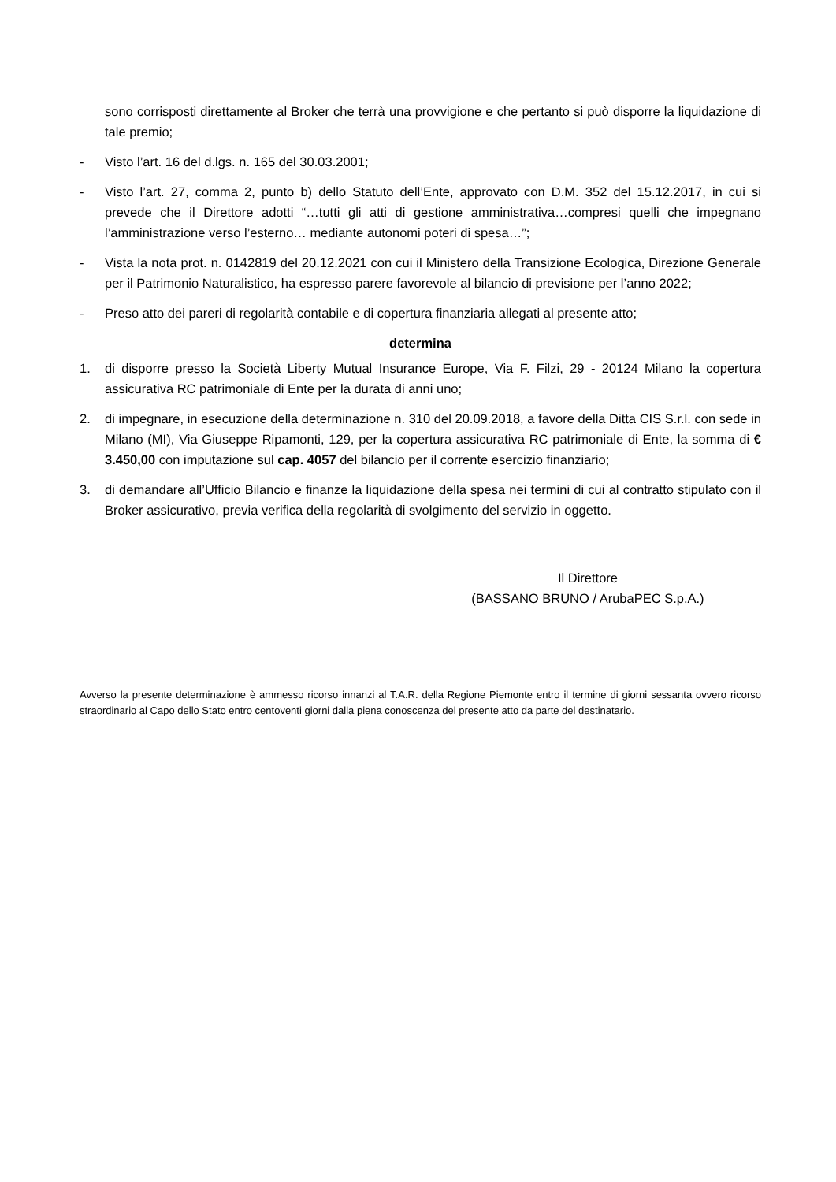sono corrisposti direttamente al Broker che terrà una provvigione e che pertanto si può disporre la liquidazione di tale premio;
- Visto l’art. 16 del d.lgs. n. 165 del 30.03.2001;
- Visto l’art. 27, comma 2, punto b) dello Statuto dell’Ente, approvato con D.M. 352 del 15.12.2017, in cui si prevede che il Direttore adotti “…tutti gli atti di gestione amministrativa…compresi quelli che impegnano l’amministrazione verso l’esterno… mediante autonomi poteri di spesa…”;
- Vista la nota prot. n. 0142819 del 20.12.2021 con cui il Ministero della Transizione Ecologica, Direzione Generale per il Patrimonio Naturalistico, ha espresso parere favorevole al bilancio di previsione per l’anno 2022;
- Preso atto dei pareri di regolarità contabile e di copertura finanziaria allegati al presente atto;
determina
1. di disporre presso la Società Liberty Mutual Insurance Europe, Via F. Filzi, 29 - 20124 Milano la copertura assicurativa RC patrimoniale di Ente per la durata di anni uno;
2. di impegnare, in esecuzione della determinazione n. 310 del 20.09.2018, a favore della Ditta CIS S.r.l. con sede in Milano (MI), Via Giuseppe Ripamonti, 129, per la copertura assicurativa RC patrimoniale di Ente, la somma di € 3.450,00 con imputazione sul cap. 4057 del bilancio per il corrente esercizio finanziario;
3. di demandare all’Ufficio Bilancio e finanze la liquidazione della spesa nei termini di cui al contratto stipulato con il Broker assicurativo, previa verifica della regolarità di svolgimento del servizio in oggetto.
Il Direttore
(BASSANO BRUNO / ArubaPEC S.p.A.)
Avverso la presente determinazione è ammesso ricorso innanzi al T.A.R. della Regione Piemonte entro il termine di giorni sessanta ovvero ricorso straordinario al Capo dello Stato entro centoventi giorni dalla piena conoscenza del presente atto da parte del destinatario.